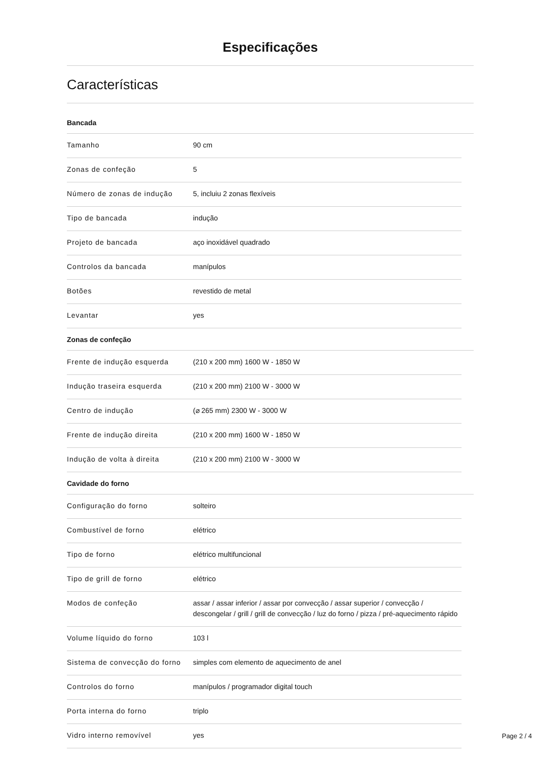Especificações
Características
Bancada
| Tamanho | 90 cm |
| Zonas de confeção | 5 |
| Número de zonas de indução | 5, incluiu 2 zonas flexíveis |
| Tipo de bancada | indução |
| Projeto de bancada | aço inoxidável quadrado |
| Controlos da bancada | manípulos |
| Botões | revestido de metal |
| Levantar | yes |
Zonas de confeção
| Frente de indução esquerda | (210 x 200 mm) 1600 W - 1850 W |
| Indução traseira esquerda | (210 x 200 mm) 2100 W - 3000 W |
| Centro de indução | (⌀ 265 mm) 2300 W - 3000 W |
| Frente de indução direita | (210 x 200 mm) 1600 W - 1850 W |
| Indução de volta à direita | (210 x 200 mm) 2100 W - 3000 W |
Cavidade do forno
| Configuração do forno | solteiro |
| Combustível de forno | elétrico |
| Tipo de forno | elétrico multifuncional |
| Tipo de grill de forno | elétrico |
| Modos de confeção | assar / assar inferior / assar por convecção / assar superior / convecção / descongelar / grill / grill de convecção / luz do forno / pizza / pré-aquecimento rápido |
| Volume líquido do forno | 103 l |
| Sistema de convecção do forno | simples com elemento de aquecimento de anel |
| Controlos do forno | manípulos / programador digital touch |
| Porta interna do forno | triplo |
| Vidro interno removível | yes |
Page 2 / 4